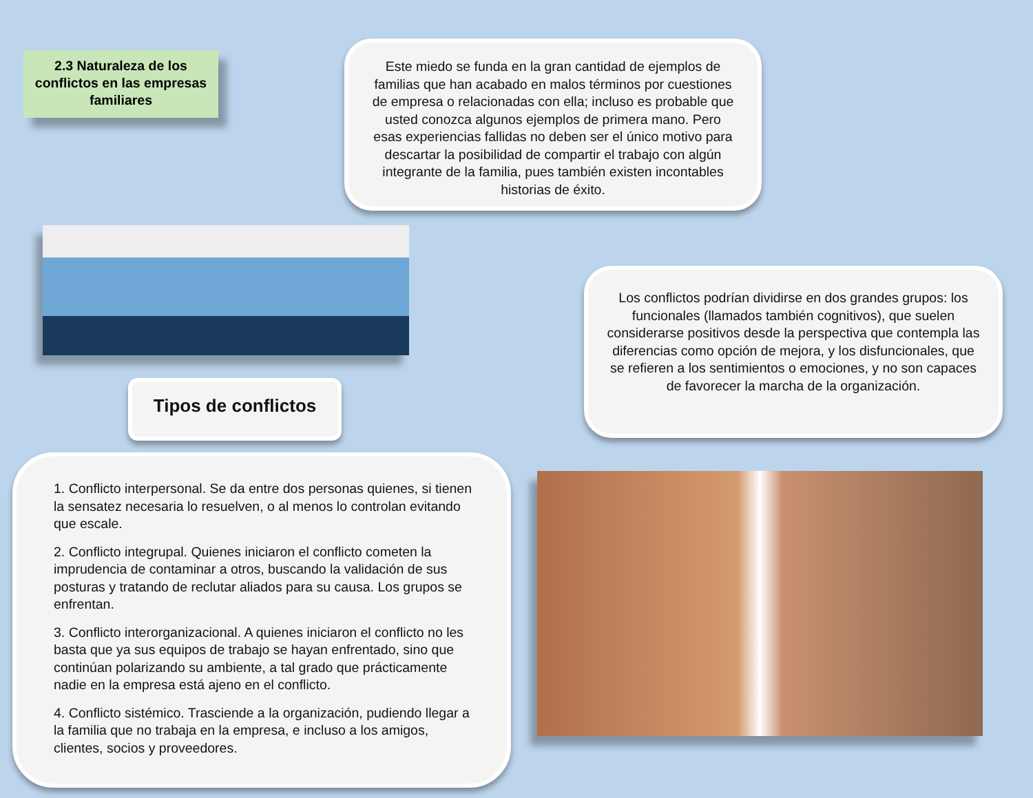2.3 Naturaleza de los conflictos en las empresas familiares
Este miedo se funda en la gran cantidad de ejemplos de familias que han acabado en malos términos por cuestiones de empresa o relacionadas con ella; incluso es probable que usted conozca algunos ejemplos de primera mano. Pero esas experiencias fallidas no deben ser el único motivo para descartar la posibilidad de compartir el trabajo con algún integrante de la familia, pues también existen incontables historias de éxito.
Tipos de conflictos
Los conflictos podrían dividirse en dos grandes grupos: los funcionales (llamados también cognitivos), que suelen considerarse positivos desde la perspectiva que contempla las diferencias como opción de mejora, y los disfuncionales, que se refieren a los sentimientos o emociones, y no son capaces de favorecer la marcha de la organización.
1. Conflicto interpersonal. Se da entre dos personas quienes, si tienen la sensatez necesaria lo resuelven, o al menos lo controlan evitando que escale.
2. Conflicto integrupal. Quienes iniciaron el conflicto cometen la imprudencia de contaminar a otros, buscando la validación de sus posturas y tratando de reclutar aliados para su causa. Los grupos se enfrentan.
3. Conflicto interorganizacional. A quienes iniciaron el conflicto no les basta que ya sus equipos de trabajo se hayan enfrentado, sino que continúan polarizando su ambiente, a tal grado que prácticamente nadie en la empresa está ajeno en el conflicto.
4. Conflicto sistémico. Trasciende a la organización, pudiendo llegar a la familia que no trabaja en la empresa, e incluso a los amigos, clientes, socios y proveedores.